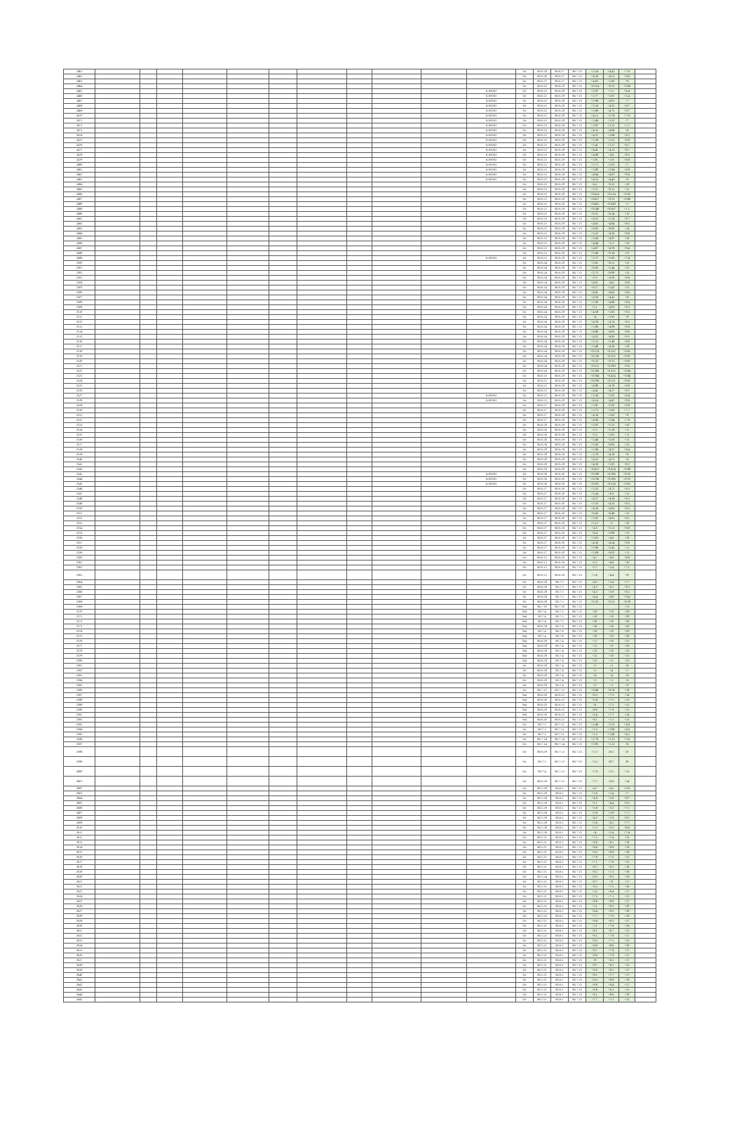| 2461 | | | | | | | | | | | | Ge | R5.6.26 | R5.6.27 | R5.7.25 | <3.34 | <4.41 | <7.8 | |
| 2462 | | | | | | | | | | | | Ge | R5.6.26 | R5.6.27 | R5.7.25 | <4.59 | <4.33 | <8.9 | |
| 2463 | | | | | | | | | | | | Ge | R5.6.27 | R5.6.27 | R5.7.25 | <4.03 | <3.92 | <8 | |
| 2464 | | | | | | | | | | | | Ge | R5.6.22 | R5.6.28 | R5.7.25 | <0.314 | <0.35 | <0.66 | |
| 2465 | | | | | | | | | | | KANSO | Ge | R5.6.22 | R5.6.28 | R5.7.25 | <2.87 | <3.5 | <6.4 | |
| 2466 | | | | | | | | | | | KANSO | Ge | R5.6.22 | R5.6.28 | R5.7.25 | <2.77 | <2.67 | <5.4 | |
| 2467 | | | | | | | | | | | KANSO | Ge | R5.6.22 | R5.6.28 | R5.7.25 | <2.98 | <4.03 | <7 | |
| 2468 | | | | | | | | | | | KANSO | Ge | R5.6.23 | R5.6.28 | R5.7.25 | <5.19 | <4.55 | <9.7 | |
| 2469 | | | | | | | | | | | KANSO | Ge | R5.6.23 | R5.6.28 | R5.7.25 | <3.96 | <4.75 | <8.7 | |
| 2470 | | | | | | | | | | | KANSO | Ge | R5.6.23 | R5.6.28 | R5.7.25 | <4.13 | <3.79 | <7.9 | |
| 2471 | | | | | | | | | | | KANSO | Ge | R5.6.23 | R5.6.28 | R5.7.25 | <3.49 | <3.52 | <7 | |
| 2472 | | | | | | | | | | | KANSO | Ge | R5.6.23 | R5.6.28 | R5.7.25 | <3.97 | <3.22 | <7.2 | |
| 2473 | | | | | | | | | | | KANSO | Ge | R5.6.23 | R5.6.28 | R5.7.25 | <4.33 | <4.66 | <9 | |
| 2474 | | | | | | | | | | | KANSO | Ge | R5.6.23 | R5.6.28 | R5.7.25 | <4.21 | <3.99 | <8.2 | |
| 2475 | | | | | | | | | | | KANSO | Ge | R5.6.23 | R5.6.28 | R5.7.25 | <3.29 | <3.51 | <6.8 | |
| 2476 | | | | | | | | | | | KANSO | Ge | R5.6.23 | R5.6.28 | R5.7.25 | <3.41 | <3.27 | <6.7 | |
| 2477 | | | | | | | | | | | KANSO | Ge | R5.6.23 | R5.6.28 | R5.7.25 | <4.41 | <4.33 | <8.7 | |
| 2478 | | | | | | | | | | | KANSO | Ge | R5.6.23 | R5.6.28 | R5.7.25 | <4.88 | <4.6 | <9.5 | |
| 2479 | | | | | | | | | | | KANSO | Ge | R5.6.23 | R5.6.28 | R5.7.25 | <3.01 | <3.9 | <6.9 | |
| 2480 | | | | | | | | | | | KANSO | Ge | R5.6.23 | R5.6.28 | R5.7.25 | <3.73 | <3.22 | <7 | |
| 2481 | | | | | | | | | | | KANSO | Ge | R5.6.23 | R5.6.28 | R5.7.25 | <3.80 | <2.94 | <6.8 | |
| 2482 | | | | | | | | | | | KANSO | Ge | R5.6.23 | R5.6.28 | R5.7.25 | <4.64 | <4.97 | <9.6 | |
| 2483 | | | | | | | | | | | KANSO | Ge | R5.6.23 | R5.6.28 | R5.7.25 | <4.53 | <4.45 | <9 | |
| 2484 | | | | | | | | | | | | Ge | R5.6.23 | R5.6.28 | R5.7.25 | <4.1 | <6.32 | <10 | |
| 2485 | | | | | | | | | | | | Ge | R5.6.23 | R5.6.28 | R5.7.25 | <5.21 | <6.11 | <11 | |
| 2486 | | | | | | | | | | | | Ge | R5.6.23 | R5.6.28 | R5.7.25 | <0.414 | <0.514 | <0.93 | |
| 2487 | | | | | | | | | | | | Ge | R5.6.23 | R5.6.28 | R5.7.25 | <0.437 | <0.52 | <0.96 | |
| 2488 | | | | | | | | | | | | Ge | R5.6.23 | R5.6.28 | R5.7.25 | <0.461 | <0.548 | <1 | |
| 2489 | | | | | | | | | | | | Ge | R5.6.23 | R5.6.28 | R5.7.25 | <0.546 | <0.567 | <1.1 | |
| 2490 | | | | | | | | | | | | Ge | R5.6.23 | R5.6.28 | R5.7.25 | <6.21 | <6.24 | <12 | |
| 2491 | | | | | | | | | | | | Ge | R5.6.23 | R5.6.28 | R5.7.25 | <4.53 | <5.14 | <9.7 | |
| 2492 | | | | | | | | | | | | Ge | R5.6.23 | R5.6.28 | R5.7.25 | <4.63 | <4.64 | <9.3 | |
| 2493 | | | | | | | | | | | | Ge | R5.6.23 | R5.6.28 | R5.7.25 | <6.85 | <6.92 | <14 | |
| 2494 | | | | | | | | | | | | Ge | R5.6.23 | R5.6.28 | R5.7.25 | <5.22 | <4.56 | <9.8 | |
| 2495 | | | | | | | | | | | | Ge | R5.6.23 | R5.6.28 | R5.7.25 | <5.04 | <4.97 | <10 | |
| 2496 | | | | | | | | | | | | Ge | R5.6.23 | R5.6.28 | R5.7.25 | <4.94 | <5.1 | <10 | |
| 2497 | | | | | | | | | | | | Ge | R5.6.23 | R5.6.28 | R5.7.25 | <4.67 | <4.76 | <9.4 | |
| 2498 | | | | | | | | | | | | Ge | R5.6.23 | R5.6.28 | R5.7.25 | <5.66 | <6.16 | <12 | |
| 2499 | | | | | | | | | | | KANSO | Ge | R5.6.23 | R5.6.28 | R5.7.25 | <3.72 | <3.65 | <7.4 | |
| 2500 | | | | | | | | | | | | Ge | R5.6.24 | R5.6.28 | R5.7.25 | <5.61 | <6.31 | <12 | |
| 2501 | | | | | | | | | | | | Ge | R5.6.24 | R5.6.28 | R5.7.25 | <6.93 | <5.44 | <12 | |
| 2502 | | | | | | | | | | | | Ge | R5.6.24 | R5.6.28 | R5.7.25 | <5.75 | <6.80 | <13 | |
| 2503 | | | | | | | | | | | | Ge | R5.6.24 | R5.6.28 | R5.7.25 | <5.5 | <4.38 | <9.9 | |
| 2504 | | | | | | | | | | | | Ge | R5.6.24 | R5.6.28 | R5.7.25 | <4.97 | <4.6 | <9.6 | |
| 2505 | | | | | | | | | | | | Ge | R5.6.24 | R5.6.28 | R5.7.25 | <6.17 | <5.42 | <12 | |
| 2506 | | | | | | | | | | | | Ge | R5.6.24 | R5.6.28 | R5.7.25 | <4.91 | <4.65 | <9.6 | |
| 2507 | | | | | | | | | | | | Ge | R5.6.24 | R5.6.28 | R5.7.25 | <4.59 | <4.41 | <9 | |
| 2508 | | | | | | | | | | | | Ge | R5.6.24 | R5.6.28 | R5.7.25 | <3.58 | <4.86 | <8.4 | |
| 2509 | | | | | | | | | | | | Ge | R5.6.24 | R5.6.28 | R5.7.25 | <5.1 | <4.05 | <9.2 | |
| 2510 | | | | | | | | | | | | Ge | R5.6.24 | R5.6.28 | R5.7.25 | <4.59 | <3.95 | <8.5 | |
| 2511 | | | | | | | | | | | | Ge | R5.6.24 | R5.6.28 | R5.7.25 | <4 | <3.97 | <8 | |
| 2512 | | | | | | | | | | | | Ge | R5.6.24 | R5.6.28 | R5.7.25 | <4.59 | <4.74 | <9.3 | |
| 2513 | | | | | | | | | | | | Ge | R5.6.24 | R5.6.28 | R5.7.25 | <3.86 | <4.89 | <8.8 | |
| 2514 | | | | | | | | | | | | Ge | R5.6.24 | R5.6.28 | R5.7.25 | <4.96 | <4.65 | <9.6 | |
| 2515 | | | | | | | | | | | | Ge | R5.6.24 | R5.6.28 | R5.7.25 | <4.55 | <4.93 | <9.5 | |
| 2516 | | | | | | | | | | | | Ge | R5.6.24 | R5.6.28 | R5.7.25 | <3.15 | <5.46 | <8.6 | |
| 2517 | | | | | | | | | | | | Ge | R5.6.24 | R5.6.28 | R5.7.25 | <5.48 | <4.56 | <10 | |
| 2518 | | | | | | | | | | | | Ge | R5.6.24 | R5.6.28 | R5.7.25 | <0.274 | <0.332 | <0.61 | |
| 2519 | | | | | | | | | | | | Ge | R5.6.24 | R5.6.28 | R5.7.25 | <0.336 | <0.332 | <0.67 | |
| 2520 | | | | | | | | | | | | Ge | R5.6.24 | R5.6.28 | R5.7.25 | <0.32 | <0.35 | <0.67 | |
| 2521 | | | | | | | | | | | | Ge | R5.6.24 | R5.6.28 | R5.7.25 | <0.315 | <0.288 | <0.6 | |
| 2522 | | | | | | | | | | | | Ge | R5.6.24 | R5.6.28 | R5.7.25 | <0.306 | <0.333 | <0.64 | |
| 2523 | | | | | | | | | | | | Ge | R5.6.23 | R5.6.28 | R5.7.25 | <0.384 | <0.454 | <0.84 | |
| 2524 | | | | | | | | | | | | Ge | R5.6.23 | R5.6.28 | R5.7.25 | <0.299 | <0.311 | <0.61 | |
| 2525 | | | | | | | | | | | | Ge | R5.6.23 | R5.6.28 | R5.7.25 | <4.86 | <4.78 | <9.6 | |
| 2526 | | | | | | | | | | | | Ge | R5.6.23 | R5.6.28 | R5.7.25 | <4.41 | <4.27 | <8.7 | |
| 2527 | | | | | | | | | | | KANSO | Ge | R5.6.23 | R5.6.28 | R5.7.25 | <3.36 | <3.02 | <6.4 | |
| 2528 | | | | | | | | | | | KANSO | Ge | R5.6.23 | R5.6.28 | R5.7.25 | <4.14 | <4.47 | <8.6 | |
| 2529 | | | | | | | | | | | | Ge | R5.6.27 | R5.6.28 | R5.7.25 | <3.81 | <5.02 | <8.8 | |
| 2530 | | | | | | | | | | | | Ge | R5.6.27 | R5.6.28 | R5.7.25 | <3.72 | <3.93 | <7.7 | |
| 2531 | | | | | | | | | | | | Ge | R5.6.27 | R5.6.28 | R5.7.25 | <4.39 | <3.65 | <8 | |
| 2532 | | | | | | | | | | | | Ge | R5.6.27 | R5.6.28 | R5.7.25 | <4.06 | <3.84 | <7.9 | |
| 2533 | | | | | | | | | | | | Ge | R5.6.26 | R5.6.29 | R5.7.25 | <5.05 | <5.33 | <10 | |
| 2534 | | | | | | | | | | | | Ge | R5.6.26 | R5.6.29 | R5.7.25 | <5.3 | <5.38 | <11 | |
| 2535 | | | | | | | | | | | | Ge | R5.6.26 | R5.6.29 | R5.7.25 | <5.2 | <5.81 | <11 | |
| 2536 | | | | | | | | | | | | Ge | R5.6.26 | R5.6.29 | R5.7.25 | <5.46 | <5.56 | <11 | |
| 2537 | | | | | | | | | | | | Ge | R5.6.26 | R5.6.29 | R5.7.25 | <5.56 | <6.05 | <12 | |
| 2538 | | | | | | | | | | | | Ge | R5.6.28 | R5.6.29 | R5.7.25 | <3.84 | <4.57 | <8.4 | |
| 2539 | | | | | | | | | | | | Ge | R5.6.28 | R5.6.29 | R5.7.25 | <3.78 | <4.18 | <8 | |
| 2540 | | | | | | | | | | | | Ge | R5.6.28 | R5.6.29 | R5.7.25 | <4.32 | <4.71 | <9 | |
| 2541 | | | | | | | | | | | | Ge | R5.6.29 | R5.6.29 | R5.7.25 | <4.39 | <3.83 | <8.2 | |
| 2542 | | | | | | | | | | | | Ge | R5.6.29 | R5.6.30 | R5.7.25 | <0.412 | <0.474 | <0.89 | |
| 2543 | | | | | | | | | | | KANSO | Ge | R5.6.26 | R5.6.30 | R5.7.25 | <0.268 | <0.286 | <0.55 | |
| 2544 | | | | | | | | | | | KANSO | Ge | R5.6.26 | R5.6.30 | R5.7.25 | <0.256 | <0.296 | <0.55 | |
| 2545 | | | | | | | | | | | KANSO | Ge | R5.6.26 | R5.6.30 | R5.7.25 | <0.301 | <0.314 | <0.62 | |
| 2546 | | | | | | | | | | | | Ge | R5.6.27 | R5.6.30 | R5.7.25 | <3.55 | <4.73 | <8.3 | |
| 2547 | | | | | | | | | | | | Ge | R5.6.27 | R5.6.30 | R5.7.25 | <5.34 | <6.8 | <12 | |
| 2548 | | | | | | | | | | | | Ge | R5.6.27 | R5.6.30 | R5.7.25 | <4.57 | <4.59 | <9.2 | |
| 2549 | | | | | | | | | | | | Ge | R5.6.27 | R5.6.30 | R5.7.25 | <5.16 | <4.35 | <9.5 | |
| 2550 | | | | | | | | | | | | Ge | R5.6.27 | R5.6.30 | R5.7.25 | <4.36 | <4.93 | <9.3 | |
| 2551 | | | | | | | | | | | | Ge | R5.6.27 | R5.6.30 | R5.7.25 | <6.43 | <6.48 | <13 | |
| 2552 | | | | | | | | | | | | Ge | R5.6.27 | R5.6.30 | R5.7.25 | <5.05 | <4.01 | <9.1 | |
| 2553 | | | | | | | | | | | | Ge | R5.6.27 | R5.6.30 | R5.7.25 | <5.12 | <5 | <10 | |
| 2554 | | | | | | | | | | | | Ge | R5.6.27 | R5.6.30 | R5.7.25 | <4.5 | <5.31 | <9.8 | |
| 2555 | | | | | | | | | | | | Ge | R5.6.27 | R5.6.30 | R5.7.25 | <6.4 | <5.88 | <12 | |
| 2556 | | | | | | | | | | | | Ge | R5.6.27 | R5.6.30 | R5.7.25 | <5.63 | <4.6 | <10 | |
| 2557 | | | | | | | | | | | | Ge | R5.6.27 | R5.6.30 | R5.7.25 | <4.56 | <4.34 | <8.9 | |
| 2558 | | | | | | | | | | | | Ge | R5.6.27 | R5.6.30 | R5.7.25 | <5.96 | <5.45 | <11 | |
| 2559 | | | | | | | | | | | | Ge | R5.6.27 | R5.6.30 | R5.7.25 | <5.09 | <6.02 | <11 | |
| 2560 | | | | | | | | | | | | Ge | R5.6.13 | R5.6.16 | R5.7.25 | <4.7 | <4.9 | <9.6 | |
| 2561 | | | | | | | | | | | | Ge | R5.6.13 | R5.6.16 | R5.7.25 | <5.2 | <4.8 | <10 | |
| 2562 | | | | | | | | | | | | Ge | R5.6.13 | R5.6.16 | R5.7.25 | <3.7 | <3.4 | <7.1 | |
| 2563 | | | | | | | | | | | | Ge | R5.6.13 | R5.6.16 | R5.7.25 | <3.6 | <4.4 | <8 | |
| 2564 | | | | | | | | | | | | Ge | R5.6.28 | R5.7.3 | R5.7.25 | <4.3 | <3.4 | <7.7 | |
| 2565 | | | | | | | | | | | | Ge | R5.6.28 | R5.7.3 | R5.7.25 | <4.2 | <4.1 | <8.3 | |
| 2566 | | | | | | | | | | | | Ge | R5.6.28 | R5.7.3 | R5.7.25 | <4.3 | <3.8 | <8.1 | |
| 2567 | | | | | | | | | | | | Ge | R5.6.28 | R5.7.3 | R5.7.25 | <4.4 | <4.0 | <8.4 | |
| 2568 | | | | | | | | | | | | Ge | R5.6.28 | R5.7.3 | R5.7.25 | <0.25 | <0.33 | <0.58 | |
| 2569 | | | | | | | | | | | | NaI | R5.7.10 | R5.7.10 | R5.7.25 | | | <13 | |
| 2570 | | | | | | | | | | | | NaI | R5.7.4 | R5.7.5 | R5.7.25 | <10 | <10 | <20 | |
| 2571 | | | | | | | | | | | | NaI | R5.7.4 | R5.7.5 | R5.7.25 | <10 | <10 | <20 | |
| 2572 | | | | | | | | | | | | NaI | R5.7.4 | R5.7.5 | R5.7.25 | <10 | <10 | <20 | |
| 2573 | | | | | | | | | | | | NaI | R5.6.29 | R5.7.6 | R5.7.25 | <10 | <10 | <20 | |
| 2574 | | | | | | | | | | | | NaI | R5.7.4 | R5.7.6 | R5.7.25 | <10 | <10 | <20 | |
| 2575 | | | | | | | | | | | | NaI | R5.7.4 | R5.7.6 | R5.7.25 | <10 | <10 | <20 | |
| 2576 | | | | | | | | | | | | NaI | R5.6.28 | R5.7.4 | R5.7.25 | <11 | <10 | <21 | |
| 2577 | | | | | | | | | | | | NaI | R5.6.28 | R5.7.4 | R5.7.25 | <11 | <9 | <20 | |
| 2578 | | | | | | | | | | | | NaI | R5.6.28 | R5.7.4 | R5.7.25 | <12 | <10 | <22 | |
| 2579 | | | | | | | | | | | | NaI | R5.6.28 | R5.7.4 | R5.7.25 | <12 | <10 | <22 | |
| 2580 | | | | | | | | | | | | NaI | R5.6.28 | R5.7.4 | R5.7.25 | <12 | <11 | <23 | |
| 2581 | | | | | | | | | | | | Ge | R5.6.28 | R5.7.4 | R5.7.25 | <3 | <3 | <6 | |
| 2582 | | | | | | | | | | | | Ge | R5.6.28 | R5.7.4 | R5.7.25 | <3 | <4 | <7 | |
| 2583 | | | | | | | | | | | | Ge | R5.6.28 | R5.7.4 | R5.7.25 | <4 | <4 | <8 | |
| 2584 | | | | | | | | | | | | Ge | R5.6.28 | R5.7.4 | R5.7.25 | <3 | <3 | <6 | |
| 2585 | | | | | | | | | | | | Ge | R5.6.28 | R5.7.4 | R5.7.25 | <5 | <3 | <8 | |
| 2586 | | | | | | | | | | | | Ge | R5.7.13 | R5.7.13 | R5.7.25 | <8.46 | <9.74 | <18 | |
| 2587 | | | | | | | | | | | | NaI | R5.6.20 | R5.6.23 | R5.7.25 | <6.3 | <7.5 | <14 | |
| 2588 | | | | | | | | | | | | NaI | R5.6.20 | R5.6.23 | R5.7.25 | <5.9 | <7.2 | <13 | |
| 2589 | | | | | | | | | | | | NaI | R5.6.20 | R5.6.23 | R5.7.25 | <6 | <7.3 | <13 | |
| 2590 | | | | | | | | | | | | NaI | R5.6.20 | R5.6.23 | R5.7.25 | <6.6 | <7.9 | <15 | |
| 2591 | | | | | | | | | | | | NaI | R5.6.20 | R5.6.23 | R5.7.25 | <6.4 | <7.7 | <14 | |
| 2592 | | | | | | | | | | | | NaI | R5.6.20 | R5.6.23 | R5.7.25 | <6.1 | <7.3 | <13 | |
| 2593 | | | | | | | | | | | | Ge | R5.7.5 | R5.7.11 | R5.7.25 | <2.46 | <2.35 | <4.8 | |
| 2594 | | | | | | | | | | | | Ge | R5.7.5 | R5.7.11 | R5.7.25 | <2.5 | <2.08 | <4.6 | |
| 2595 | | | | | | | | | | | | Ge | R5.7.5 | R5.7.11 | R5.7.25 | <2.3 | <1.96 | <4.3 | |
| 2596 | | | | | | | | | | | | Ge | R5.7.14 | R5.7.14 | R5.7.25 | <2.78 | <3.13 | <5.9 | |
| 2597 | | | | | | | | | | | | Ge | R5.7.14 | R5.7.14 | R5.7.25 | <2.85 | <3.13 | <6 | |
| 2598 | | | | | | | | | | | | Ge | R5.6.29 | R5.7.12 | R5.7.25 | <2.3 | 10.2 | 10 | |
| 2599 | | | | | | | | | | | | Ge | R5.7.3 | R5.7.12 | R5.7.25 | <3.3 | 28.7 | 29 | |
| 2600 | | | | | | | | | | | | Ge | R5.7.4 | R5.7.12 | R5.7.25 | <7.9 | <5.3 | <13 | |
| 2601 | | | | | | | | | | | | Ge | R5.6.30 | R5.7.12 | R5.7.25 | <7.7 | <6.6 | <14 | |
| 2602 | | | | | | | | | | | | Ge | R5.5.29 | R5.6.1 | R5.7.25 | <4.7 | <4.2 | <8.9 | |
| 2603 | | | | | | | | | | | | Ge | R5.5.29 | R5.6.1 | R5.7.25 | <3.6 | <3.4 | <7 | |
| 2604 | | | | | | | | | | | | Ge | R5.5.29 | R5.6.1 | R5.7.25 | <4.9 | <3.8 | <8.7 | |
| 2605 | | | | | | | | | | | | Ge | R5.5.29 | R5.6.1 | R5.7.25 | <5.1 | <4.4 | <9.5 | |
| 2606 | | | | | | | | | | | | Ge | R5.5.29 | R5.6.1 | R5.7.25 | <3.9 | <3.2 | <7.1 | |
| 2607 | | | | | | | | | | | | Ge | R5.5.29 | R5.6.1 | R5.7.25 | <3.9 | <3.8 | <7.7 | |
| 2608 | | | | | | | | | | | | Ge | R5.5.29 | R5.6.1 | R5.7.25 | <4.2 | <3.9 | <8.1 | |
| 2609 | | | | | | | | | | | | Ge | R5.5.29 | R5.6.1 | R5.7.25 | <3.6 | <4.1 | <7.7 | |
| 2610 | | | | | | | | | | | | Ge | R5.5.29 | R5.6.1 | R5.7.25 | <3.3 | <3.3 | <6.6 | |
| 2611 | | | | | | | | | | | | Ge | R5.5.29 | R5.6.1 | R5.7.25 | <4 | <3.4 | <7.4 | |
| 2612 | | | | | | | | | | | | Ge | R5.5.31 | R5.6.1 | R5.7.25 | <7.3 | <7.4 | <15 | |
| 2613 | | | | | | | | | | | | Ge | R5.5.21 | R5.6.1 | R5.7.25 | <9.6 | <9.1 | <19 | |
| 2614 | | | | | | | | | | | | Ge | R5.5.21 | R5.6.1 | R5.7.25 | <9.4 | <9.8 | <19 | |
| 2615 | | | | | | | | | | | | Ge | R5.5.21 | R5.6.1 | R5.7.25 | <9.2 | <8.9 | <18 | |
| 2616 | | | | | | | | | | | | Ge | R5.5.21 | R5.6.1 | R5.7.25 | <7.9 | <7.5 | <15 | |
| 2617 | | | | | | | | | | | | Ge | R5.5.21 | R5.6.1 | R5.7.25 | <7.1 | <7.6 | <15 | |
| 2618 | | | | | | | | | | | | Ge | R5.5.21 | R5.6.1 | R5.7.25 | <9.7 | <8.3 | <18 | |
| 2619 | | | | | | | | | | | | Ge | R5.5.21 | R5.6.1 | R5.7.25 | <8.2 | <7.5 | <16 | |
| 2620 | | | | | | | | | | | | Ge | R5.5.24 | R5.6.1 | R5.7.25 | <9.3 | <9.3 | <19 | |
| 2621 | | | | | | | | | | | | Ge | R5.5.21 | R5.6.1 | R5.7.25 | <8.7 | <8 | <17 | |
| 2622 | | | | | | | | | | | | Ge | R5.5.21 | R5.6.1 | R5.7.25 | <8.3 | <7.5 | <16 | |
| 2623 | | | | | | | | | | | | Ge | R5.5.21 | R5.6.1 | R5.7.25 | <11 | <6.4 | <17 | |
| 2624 | | | | | | | | | | | | Ge | R5.5.21 | R5.6.1 | R5.7.25 | <7.5 | <7.1 | <15 | |
| 2625 | | | | | | | | | | | | Ge | R5.5.21 | R5.6.1 | R5.7.25 | <8.6 | <8.8 | <17 | |
| 2626 | | | | | | | | | | | | Ge | R5.5.23 | R5.6.1 | R5.7.25 | <11 | <8.5 | <20 | |
| 2627 | | | | | | | | | | | | Ge | R5.5.21 | R5.6.1 | R5.7.25 | <9.4 | <8.5 | <18 | |
| 2628 | | | | | | | | | | | | Ge | R5.5.23 | R5.6.1 | R5.7.25 | <7.7 | <7.9 | <16 | |
| 2629 | | | | | | | | | | | | Ge | R5.5.21 | R5.6.1 | R5.7.25 | <8.9 | <8.3 | <17 | |
| 2630 | | | | | | | | | | | | Ge | R5.5.21 | R5.6.1 | R5.7.25 | <11 | <7.9 | <19 | |
| 2631 | | | | | | | | | | | | Ge | R5.5.21 | R5.6.1 | R5.7.25 | <8.1 | <6.7 | <15 | |
| 2632 | | | | | | | | | | | | Ge | R5.5.23 | R5.6.1 | R5.7.25 | <9.1 | <7.8 | <17 | |
| 2633 | | | | | | | | | | | | Ge | R5.5.21 | R5.6.1 | R5.7.25 | <8.3 | <7.1 | <15 | |
| 2634 | | | | | | | | | | | | Ge | R5.5.21 | R5.6.1 | R5.7.25 | <8.9 | <8.6 | <18 | |
| 2635 | | | | | | | | | | | | Ge | R5.5.21 | R5.6.1 | R5.7.25 | <8.7 | <7.9 | <17 | |
| 2636 | | | | | | | | | | | | Ge | R5.5.21 | R5.6.1 | R5.7.25 | <8.8 | <7.9 | <17 | |
| 2637 | | | | | | | | | | | | Ge | R5.5.21 | R5.6.1 | R5.7.25 | <8 | <9.2 | <17 | |
| 2638 | | | | | | | | | | | | Ge | R5.5.21 | R5.6.1 | R5.7.25 | <8.7 | <6.5 | <15 | |
| 2639 | | | | | | | | | | | | Ge | R5.5.21 | R5.6.1 | R5.7.25 | <8.2 | <8.3 | <17 | |
| 2640 | | | | | | | | | | | | Ge | R5.5.21 | R5.6.1 | R5.7.25 | <9.1 | <7.7 | <17 | |
| 2641 | | | | | | | | | | | | Ge | R5.5.21 | R5.6.1 | R5.7.25 | <9.3 | <8.6 | <18 | |
| 2642 | | | | | | | | | | | | Ge | R5.5.21 | R5.6.1 | R5.7.25 | <8.6 | <8.4 | <17 | |
| 2643 | | | | | | | | | | | | Ge | R5.5.21 | R5.6.1 | R5.7.25 | <6.8 | <6.3 | <13 | |
| 2644 | | | | | | | | | | | | Ge | R5.5.21 | R5.6.1 | R5.7.25 | <9.1 | <8.6 | <18 | |
| 2645 | | | | | | | | | | | | Ge | R5.5.21 | R5.6.1 | R5.7.25 | <7.7 | <7.1 | <15 | |